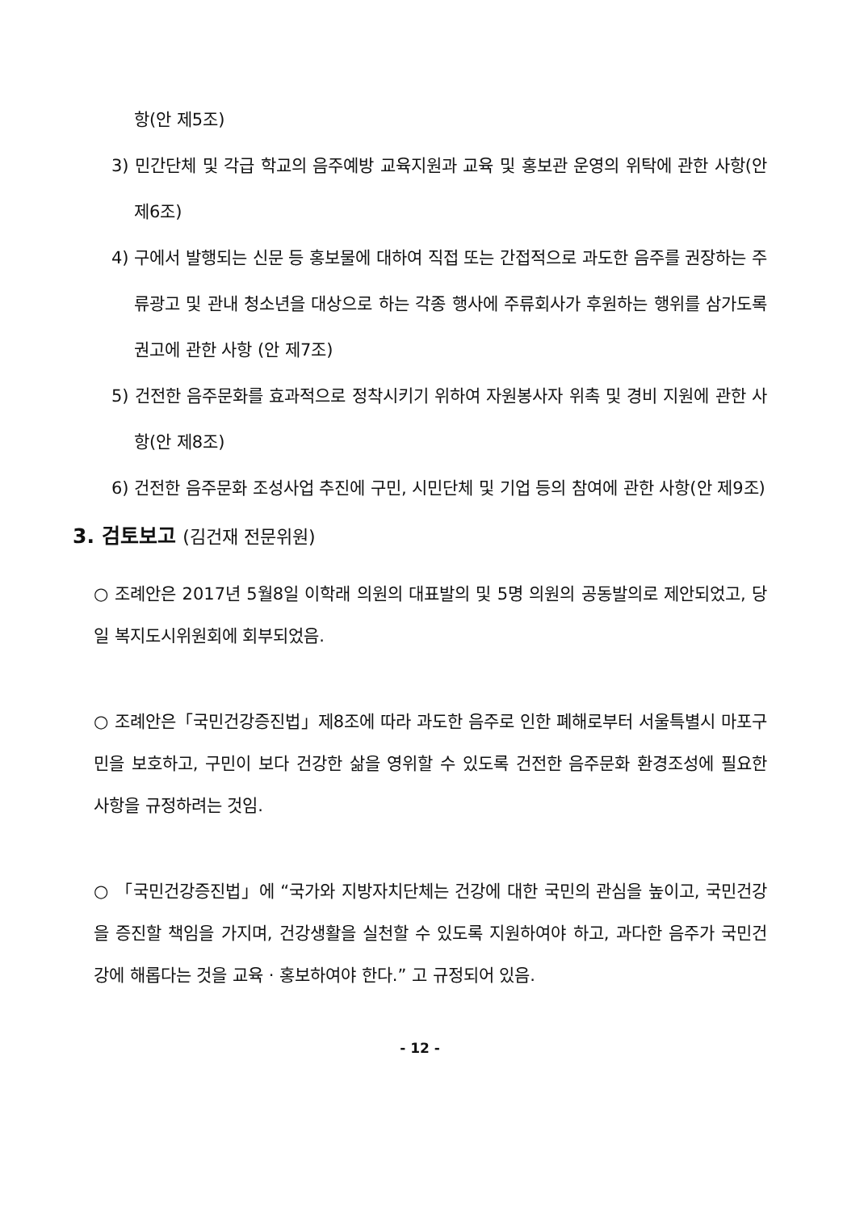항(안 제5조)
3) 민간단체 및 각급 학교의 음주예방 교육지원과 교육 및 홍보관 운영의 위탁에 관한 사항(안 제6조)
4) 구에서 발행되는 신문 등 홍보물에 대하여 직접 또는 간접적으로 과도한 음주를 권장하는 주류광고 및 관내 청소년을 대상으로 하는 각종 행사에 주류회사가 후원하는 행위를 삼가도록 권고에 관한 사항 (안 제7조)
5) 건전한 음주문화를 효과적으로 정착시키기 위하여 자원봉사자 위촉 및 경비 지원에 관한 사항(안 제8조)
6) 건전한 음주문화 조성사업 추진에 구민, 시민단체 및 기업 등의 참여에 관한 사항(안 제9조)
3. 검토보고 (김건재 전문위원)
○ 조례안은 2017년 5월8일 이학래 의원의 대표발의 및 5명 의원의 공동발의로 제안되었고, 당일 복지도시위원회에 회부되었음.
○ 조례안은「국민건강증진법」제8조에 따라 과도한 음주로 인한 폐해로부터 서울특별시 마포구민을 보호하고, 구민이 보다 건강한 삶을 영위할 수 있도록 건전한 음주문화 환경조성에 필요한 사항을 규정하려는 것임.
○ 「국민건강증진법」에 “국가와 지방자치단체는 건강에 대한 국민의 관심을 높이고, 국민건강을 증진할 책임을 가지며, 건강생활을 실천할 수 있도록 지원하여야 하고, 과다한 음주가 국민건강에 해롭다는 것을 교육 · 홍보하여야 한다.” 고 규정되어 있음.
- 12 -